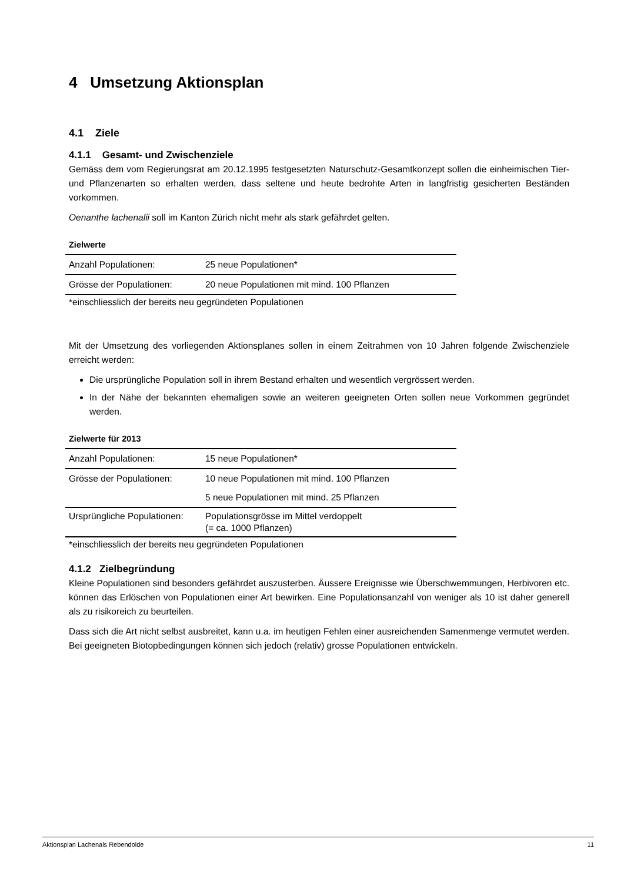4 Umsetzung Aktionsplan
4.1 Ziele
4.1.1 Gesamt- und Zwischenziele
Gemäss dem vom Regierungsrat am 20.12.1995 festgesetzten Naturschutz-Gesamtkonzept sollen die einheimischen Tier- und Pflanzenarten so erhalten werden, dass seltene und heute bedrohte Arten in langfristig gesicherten Beständen vorkommen.
Oenanthe lachenalii soll im Kanton Zürich nicht mehr als stark gefährdet gelten.
Zielwerte
| Anzahl Populationen: | 25 neue Populationen* |
| Grösse der Populationen: | 20 neue Populationen mit mind. 100 Pflanzen |
*einschliesslich der bereits neu gegründeten Populationen
Mit der Umsetzung des vorliegenden Aktionsplanes sollen in einem Zeitrahmen von 10 Jahren folgende Zwischenziele erreicht werden:
Die ursprüngliche Population soll in ihrem Bestand erhalten und wesentlich vergrössert werden.
In der Nähe der bekannten ehemaligen sowie an weiteren geeigneten Orten sollen neue Vorkommen gegründet werden.
Zielwerte für 2013
| Anzahl Populationen: | 15 neue Populationen* |
| Grösse der Populationen: | 10 neue Populationen mit mind. 100 Pflanzen |
| | 5 neue Populationen mit mind. 25 Pflanzen |
| Ursprüngliche Populationen: | Populationsgrösse im Mittel verdoppelt (= ca. 1000 Pflanzen) |
*einschliesslich der bereits neu gegründeten Populationen
4.1.2 Zielbegründung
Kleine Populationen sind besonders gefährdet auszusterben. Äussere Ereignisse wie Überschwemmungen, Herbivoren etc. können das Erlöschen von Populationen einer Art bewirken. Eine Populationsanzahl von weniger als 10 ist daher generell als zu risikoreich zu beurteilen.
Dass sich die Art nicht selbst ausbreitet, kann u.a. im heutigen Fehlen einer ausreichenden Samenmenge vermutet werden. Bei geeigneten Biotopbedingungen können sich jedoch (relativ) grosse Populationen entwickeln.
Aktionsplan Lachenals Rebendolde 11